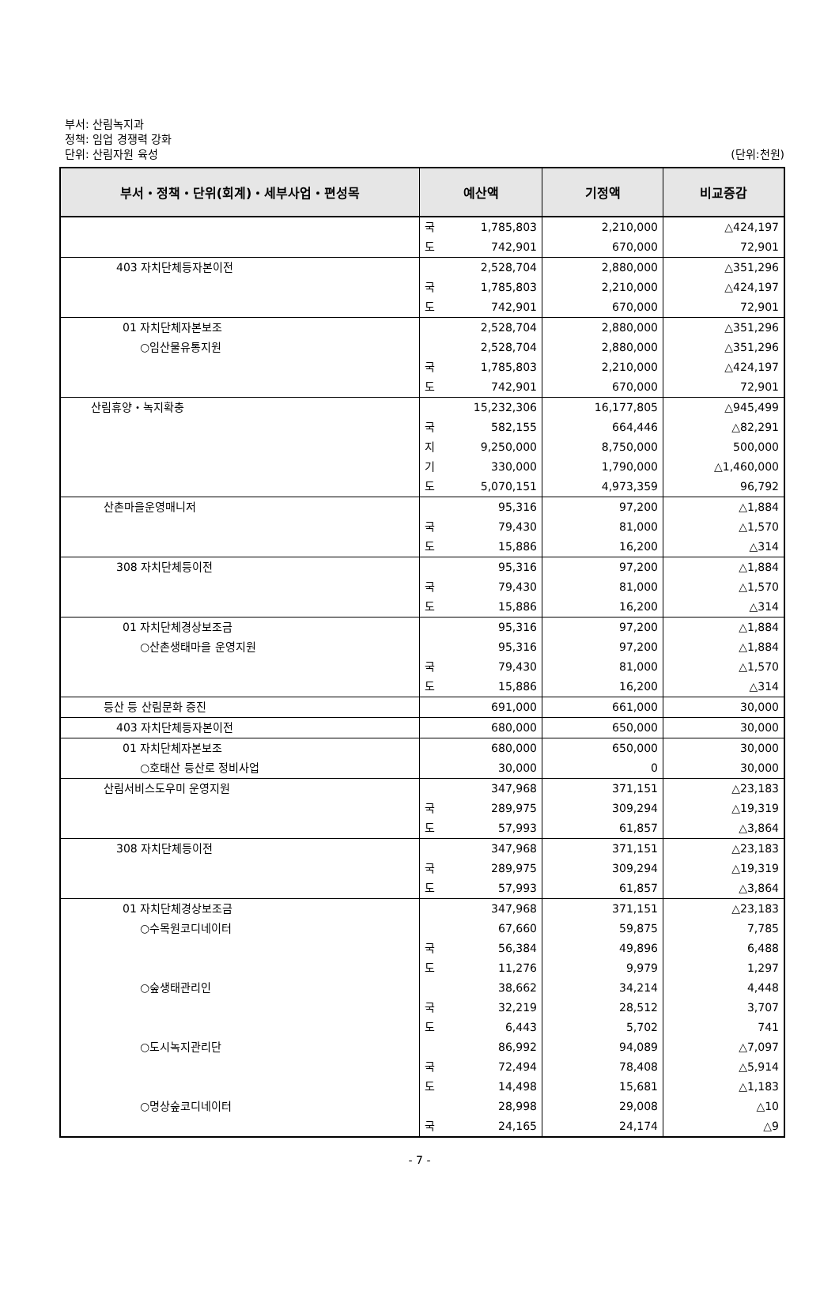부서: 산림녹지과
정책: 임업 경쟁력 강화
단위: 산림자원 육성
(단위:천원)
| 부서・정책・단위(회계)・세부사업・편성목 | 예산액 | | 기정액 | 비교증감 |
| --- | --- | --- | --- | --- |
| | 국 | 1,785,803 | 2,210,000 | △424,197 |
| | 도 | 742,901 | 670,000 | 72,901 |
| 403 자치단체등자본이전 | | 2,528,704 | 2,880,000 | △351,296 |
| | 국 | 1,785,803 | 2,210,000 | △424,197 |
| | 도 | 742,901 | 670,000 | 72,901 |
| 01 자치단체자본보조 | | 2,528,704 | 2,880,000 | △351,296 |
| ○임산물유통지원 | | 2,528,704 | 2,880,000 | △351,296 |
| | 국 | 1,785,803 | 2,210,000 | △424,197 |
| | 도 | 742,901 | 670,000 | 72,901 |
| 산림휴양・녹지확충 | | 15,232,306 | 16,177,805 | △945,499 |
| | 국 | 582,155 | 664,446 | △82,291 |
| | 지 | 9,250,000 | 8,750,000 | 500,000 |
| | 기 | 330,000 | 1,790,000 | △1,460,000 |
| | 도 | 5,070,151 | 4,973,359 | 96,792 |
| 산촌마을운영매니저 | | 95,316 | 97,200 | △1,884 |
| | 국 | 79,430 | 81,000 | △1,570 |
| | 도 | 15,886 | 16,200 | △314 |
| 308 자치단체등이전 | | 95,316 | 97,200 | △1,884 |
| | 국 | 79,430 | 81,000 | △1,570 |
| | 도 | 15,886 | 16,200 | △314 |
| 01 자치단체경상보조금 | | 95,316 | 97,200 | △1,884 |
| ○산촌생태마을 운영지원 | | 95,316 | 97,200 | △1,884 |
| | 국 | 79,430 | 81,000 | △1,570 |
| | 도 | 15,886 | 16,200 | △314 |
| 등산 등 산림문화 증진 | | 691,000 | 661,000 | 30,000 |
| 403 자치단체등자본이전 | | 680,000 | 650,000 | 30,000 |
| 01 자치단체자본보조 | | 680,000 | 650,000 | 30,000 |
| ○호태산 등산로 정비사업 | | 30,000 | 0 | 30,000 |
| 산림서비스도우미 운영지원 | | 347,968 | 371,151 | △23,183 |
| | 국 | 289,975 | 309,294 | △19,319 |
| | 도 | 57,993 | 61,857 | △3,864 |
| 308 자치단체등이전 | | 347,968 | 371,151 | △23,183 |
| | 국 | 289,975 | 309,294 | △19,319 |
| | 도 | 57,993 | 61,857 | △3,864 |
| 01 자치단체경상보조금 | | 347,968 | 371,151 | △23,183 |
| ○수목원코디네이터 | | 67,660 | 59,875 | 7,785 |
| | 국 | 56,384 | 49,896 | 6,488 |
| | 도 | 11,276 | 9,979 | 1,297 |
| ○숲생태관리인 | | 38,662 | 34,214 | 4,448 |
| | 국 | 32,219 | 28,512 | 3,707 |
| | 도 | 6,443 | 5,702 | 741 |
| ○도시녹지관리단 | | 86,992 | 94,089 | △7,097 |
| | 국 | 72,494 | 78,408 | △5,914 |
| | 도 | 14,498 | 15,681 | △1,183 |
| ○명상숲코디네이터 | | 28,998 | 29,008 | △10 |
| | 국 | 24,165 | 24,174 | △9 |
- 7 -